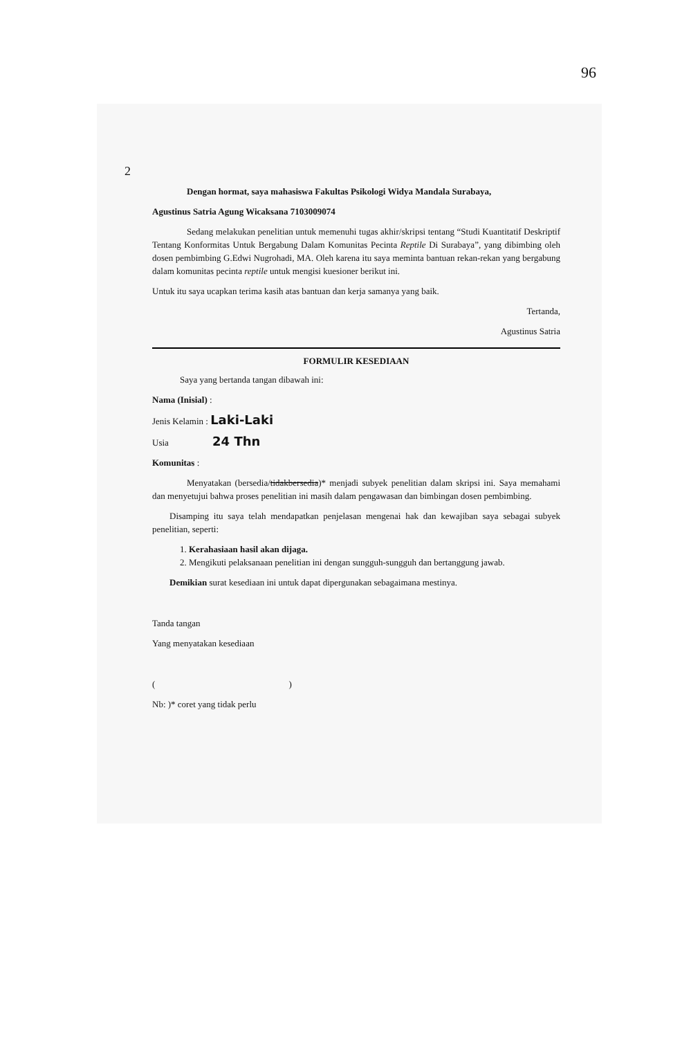96
2
Dengan hormat, saya mahasiswa Fakultas Psikologi Widya Mandala Surabaya,
Agustinus Satria Agung Wicaksana 7103009074
Sedang melakukan penelitian untuk memenuhi tugas akhir/skripsi tentang “Studi Kuantitatif Deskriptif Tentang Konformitas Untuk Bergabung Dalam Komunitas Pecinta Reptile Di Surabaya”, yang dibimbing oleh dosen pembimbing G.Edwi Nugrohadi, MA. Oleh karena itu saya meminta bantuan rekan-rekan yang bergabung dalam komunitas pecinta reptile untuk mengisi kuesioner berikut ini.
Untuk itu saya ucapkan terima kasih atas bantuan dan kerja samanya yang baik.
Tertanda,
Agustinus Satria
FORMULIR KESEDIAAN
Saya yang bertanda tangan dibawah ini:
Nama (Inisial) :
Jenis Kelamin : Laki-Laki
Usia 24 Thn
Komunitas :
Menyatakan (bersedia/tidakbersedia)* menjadi subyek penelitian dalam skripsi ini. Saya memahami dan menyetujui bahwa proses penelitian ini masih dalam pengawasan dan bimbingan dosen pembimbing.
Disamping itu saya telah mendapatkan penjelasan mengenai hak dan kewajiban saya sebagai subyek penelitian, seperti:
1. Kerahasiaan hasil akan dijaga.
2. Mengikuti pelaksanaan penelitian ini dengan sungguh-sungguh dan bertanggung jawab.
Demikian surat kesediaan ini untuk dapat dipergunakan sebagaimana mestinya.
Tanda tangan
Yang menyatakan kesediaan
( )
Nb: )* coret yang tidak perlu